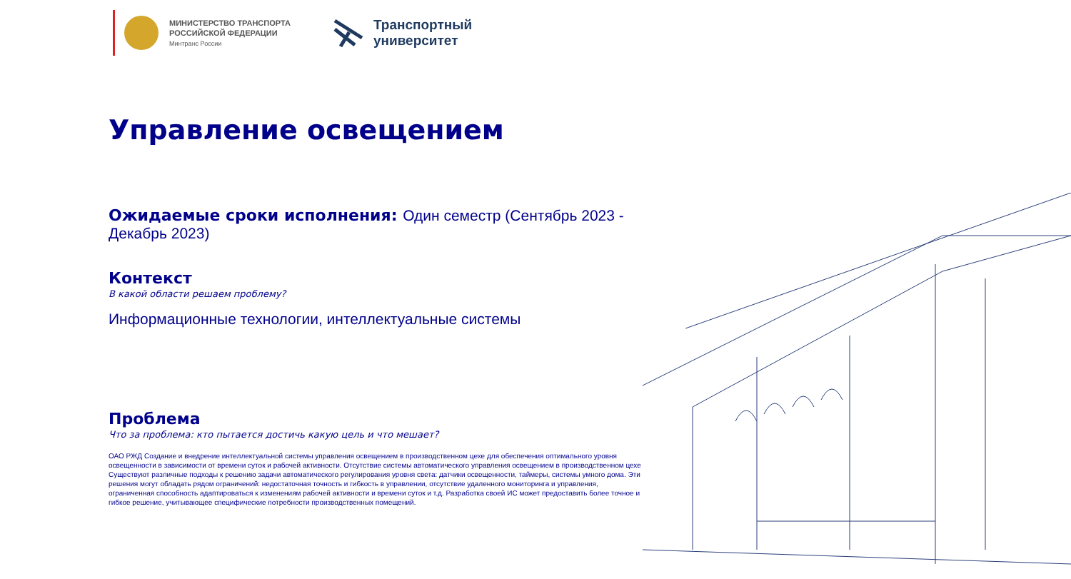МИНИСТЕРСТВО ТРАНСПОРТА
РОССИЙСКОЙ ФЕДЕРАЦИИ
Минтранс России
Транспортный
университет
Управление освещением
Ожидаемые сроки исполнения: Один семестр (Сентябрь 2023 - Декабрь 2023)
Контекст
В какой области решаем проблему?
Информационные технологии, интеллектуальные системы
Проблема
Что за проблема: кто пытается достичь какую цель и что мешает?
ОАО РЖД Создание и внедрение интеллектуальной системы управления освещением в производственном цехе для обеспечения оптимального уровня освещенности в зависимости от времени суток и рабочей активности. Отсутствие системы автоматического управления освещением в производственном цехе Существуют различные подходы к решению задачи автоматического регулирования уровня света: датчики освещенности, таймеры, системы умного дома. Эти решения могут обладать рядом ограничений: недостаточная точность и гибкость в управлении, отсутствие удаленного мониторинга и управления, ограниченная способность адаптироваться к изменениям рабочей активности и времени суток и т.д. Разработка своей ИС может предоставить более точное и гибкое решение, учитывающее специфические потребности производственных помещений.